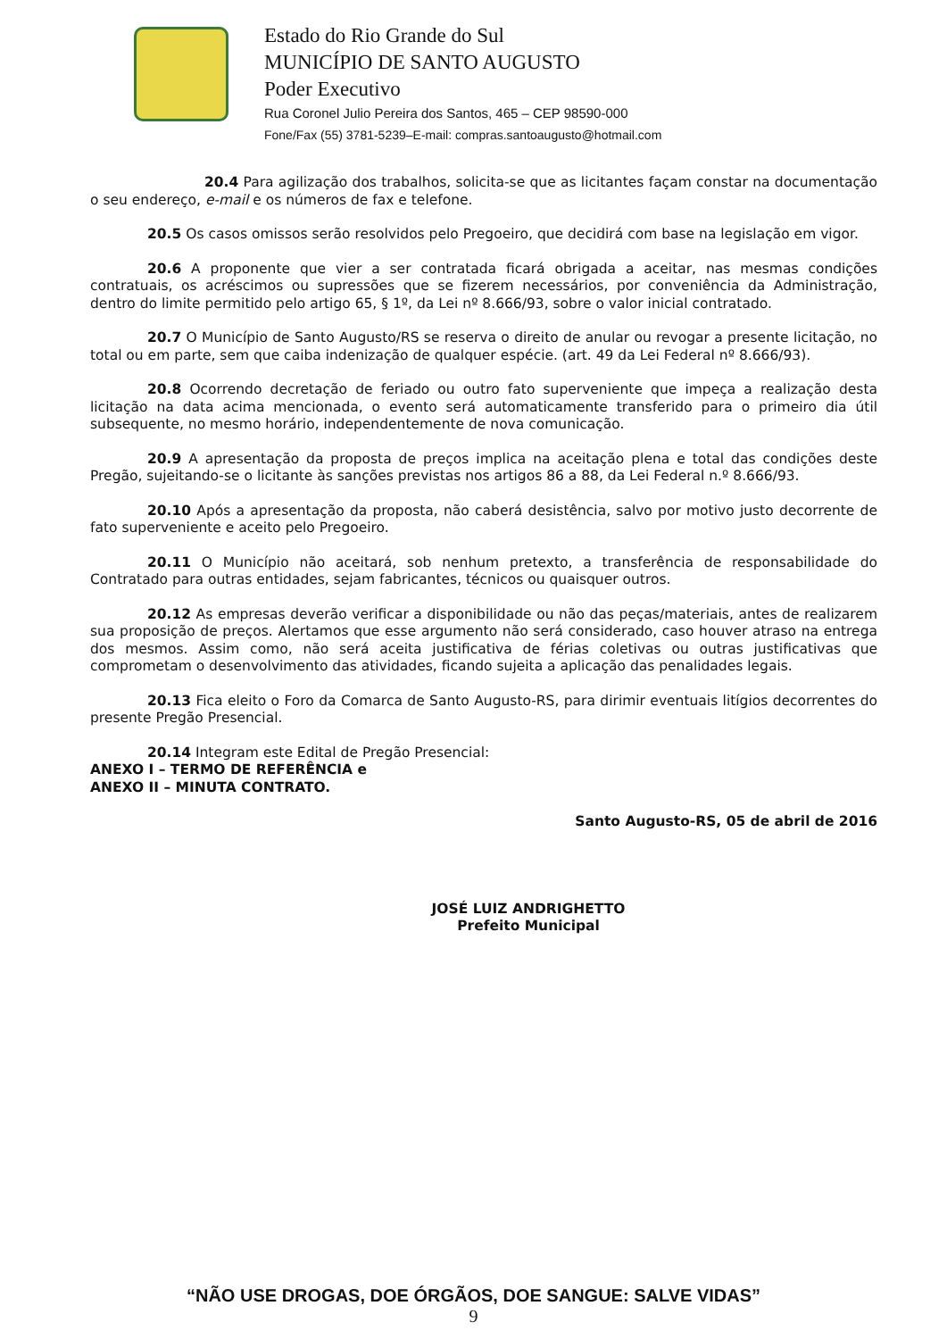Estado do Rio Grande do Sul
MUNICÍPIO DE SANTO AUGUSTO
Poder Executivo
Rua Coronel Julio Pereira dos Santos, 465 – CEP 98590-000
Fone/Fax (55) 3781-5239–E-mail: compras.santoaugusto@hotmail.com
20.4 Para agilização dos trabalhos, solicita-se que as licitantes façam constar na documentação o seu endereço, e-mail e os números de fax e telefone.
20.5 Os casos omissos serão resolvidos pelo Pregoeiro, que decidirá com base na legislação em vigor.
20.6 A proponente que vier a ser contratada ficará obrigada a aceitar, nas mesmas condições contratuais, os acréscimos ou supressões que se fizerem necessários, por conveniência da Administração, dentro do limite permitido pelo artigo 65, § 1º, da Lei nº 8.666/93, sobre o valor inicial contratado.
20.7 O Município de Santo Augusto/RS se reserva o direito de anular ou revogar a presente licitação, no total ou em parte, sem que caiba indenização de qualquer espécie. (art. 49 da Lei Federal nº 8.666/93).
20.8 Ocorrendo decretação de feriado ou outro fato superveniente que impeça a realização desta licitação na data acima mencionada, o evento será automaticamente transferido para o primeiro dia útil subsequente, no mesmo horário, independentemente de nova comunicação.
20.9 A apresentação da proposta de preços implica na aceitação plena e total das condições deste Pregão, sujeitando-se o licitante às sanções previstas nos artigos 86 a 88, da Lei Federal n.º 8.666/93.
20.10 Após a apresentação da proposta, não caberá desistência, salvo por motivo justo decorrente de fato superveniente e aceito pelo Pregoeiro.
20.11 O Município não aceitará, sob nenhum pretexto, a transferência de responsabilidade do Contratado para outras entidades, sejam fabricantes, técnicos ou quaisquer outros.
20.12 As empresas deverão verificar a disponibilidade ou não das peças/materiais, antes de realizarem sua proposição de preços. Alertamos que esse argumento não será considerado, caso houver atraso na entrega dos mesmos. Assim como, não será aceita justificativa de férias coletivas ou outras justificativas que comprometam o desenvolvimento das atividades, ficando sujeita a aplicação das penalidades legais.
20.13 Fica eleito o Foro da Comarca de Santo Augusto-RS, para dirimir eventuais litígios decorrentes do presente Pregão Presencial.
20.14 Integram este Edital de Pregão Presencial:
ANEXO I – TERMO DE REFERÊNCIA e
ANEXO II – MINUTA CONTRATO.
Santo Augusto-RS, 05 de abril de 2016
JOSÉ LUIZ ANDRIGHETTO
Prefeito Municipal
“NÃO USE DROGAS, DOE ÓRGÃOS, DOE SANGUE: SALVE VIDAS”
9